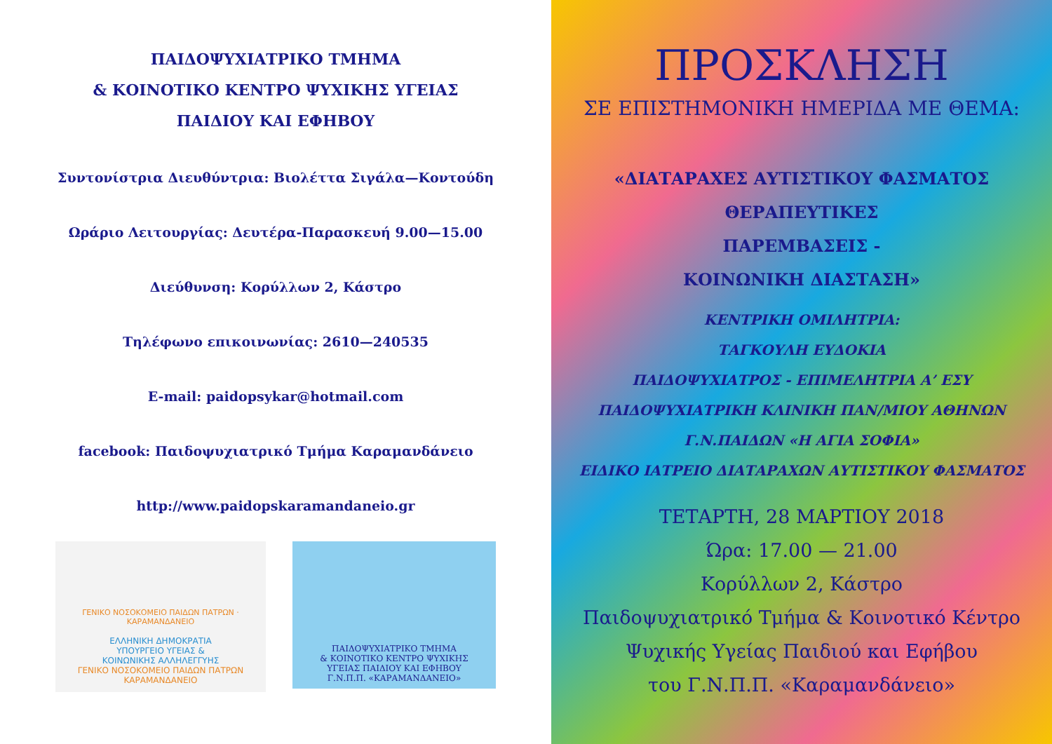ΠΑΙΔΟΨΥΧΙΑΤΡΙΚΟ ΤΜΗΜΑ
& ΚΟΙΝΟΤΙΚΟ ΚΕΝΤΡΟ ΨΥΧΙΚΗΣ ΥΓΕΙΑΣ
ΠΑΙΔΙΟΥ ΚΑΙ ΕΦΗΒΟΥ
Συντονίστρια Διευθύντρια: Βιολέττα Σιγάλα—Κοντούδη
Ωράριο Λειτουργίας: Δευτέρα-Παρασκευή 9.00—15.00
Διεύθυνση: Κορύλλων 2, Κάστρο
Τηλέφωνο επικοινωνίας: 2610—240535
E-mail: paidopsykar@hotmail.com
facebook: Παιδοψυχιατρικό Τμήμα Καραμανδάνειο
http://www.paidopskaramandaneio.gr
ΓΕΝΙΚΟ ΝΟΣΟΚΟΜΕΙΟ ΠΑΙΔΩΝ ΠΑΤΡΩΝ · ΚΑΡΑΜΑΝΔΑΝΕΙΟ
ΕΛΛΗΝΙΚΗ ΔΗΜΟΚΡΑΤΙΑ
ΥΠΟΥΡΓΕΙΟ ΥΓΕΙΑΣ &
ΚΟΙΝΩΝΙΚΗΣ ΑΛΛΗΛΕΓΓΥΗΣ
ΓΕΝΙΚΟ ΝΟΣΟΚΟΜΕΙΟ ΠΑΙΔΩΝ ΠΑΤΡΩΝ
ΚΑΡΑΜΑΝΔΑΝΕΙΟ
ΠΑΙΔΟΨΥΧΙΑΤΡΙΚΟ ΤΜΗΜΑ
& ΚΟΙΝΟΤΙΚΟ ΚΕΝΤΡΟ ΨΥΧΙΚΗΣ
ΥΓΕΙΑΣ ΠΑΙΔΙΟΥ ΚΑΙ ΕΦΗΒΟΥ
Γ.Ν.Π.Π. «ΚΑΡΑΜΑΝΔΑΝΕΙΟ»
ΠΡΟΣΚΛΗΣΗ
ΣΕ ΕΠΙΣΤΗΜΟΝΙΚΗ ΗΜΕΡΙΔΑ ΜΕ ΘΕΜΑ:
«ΔΙΑΤΑΡΑΧΕΣ ΑΥΤΙΣΤΙΚΟΥ ΦΑΣΜΑΤΟΣ
ΘΕΡΑΠΕΥΤΙΚΕΣ
ΠΑΡΕΜΒΑΣΕΙΣ -
ΚΟΙΝΩΝΙΚΗ ΔΙΑΣΤΑΣΗ»
ΚΕΝΤΡΙΚΗ ΟΜΙΛΗΤΡΙΑ:
ΤΑΓΚΟΥΛΗ ΕΥΔΟΚΙΑ
ΠΑΙΔΟΨΥΧΙΑΤΡΟΣ - ΕΠΙΜΕΛΗΤΡΙΑ Α’ ΕΣΥ
ΠΑΙΔΟΨΥΧΙΑΤΡΙΚΗ ΚΛΙΝΙΚΗ ΠΑΝ/ΜΙΟΥ ΑΘΗΝΩΝ
Γ.Ν.ΠΑΙΔΩΝ «Η ΑΓΙΑ ΣΟΦΙΑ»
ΕΙΔΙΚΟ ΙΑΤΡΕΙΟ ΔΙΑΤΑΡΑΧΩΝ ΑΥΤΙΣΤΙΚΟΥ ΦΑΣΜΑΤΟΣ
ΤΕΤΑΡΤΗ, 28 ΜΑΡΤΙΟΥ 2018
Ώρα: 17.00 — 21.00
Κορύλλων 2, Κάστρο
Παιδοψυχιατρικό Τμήμα & Κοινοτικό Κέντρο
Ψυχικής Υγείας Παιδιού και Εφήβου
του Γ.Ν.Π.Π. «Καραμανδάνειο»